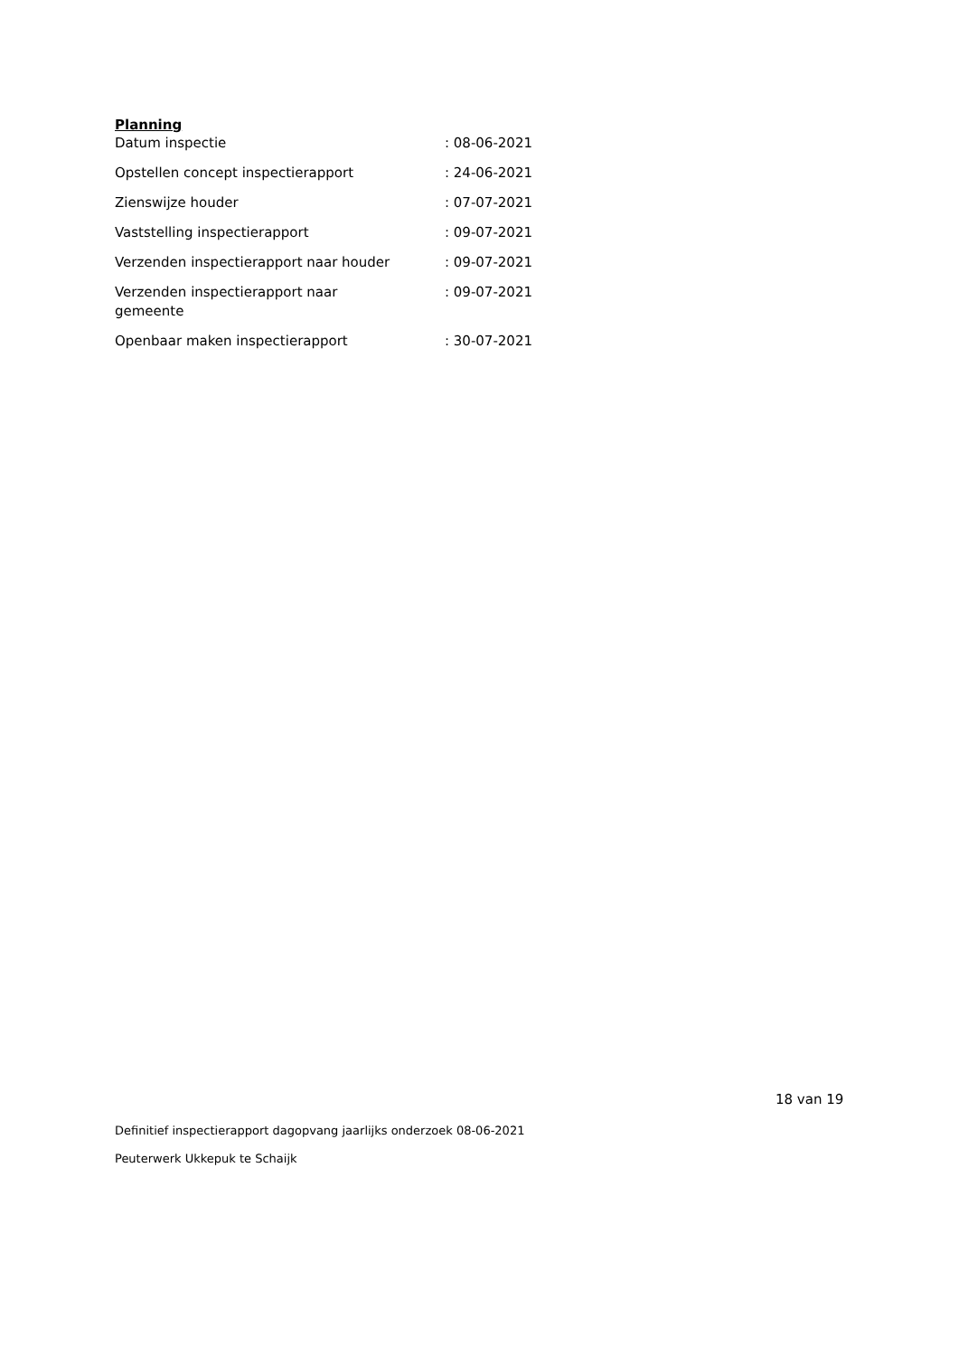Planning
| Datum inspectie | : 08-06-2021 |
| Opstellen concept inspectierapport | : 24-06-2021 |
| Zienswijze houder | : 07-07-2021 |
| Vaststelling inspectierapport | : 09-07-2021 |
| Verzenden inspectierapport naar houder | : 09-07-2021 |
| Verzenden inspectierapport naar gemeente | : 09-07-2021 |
| Openbaar maken inspectierapport | : 30-07-2021 |
18 van 19
Definitief inspectierapport dagopvang jaarlijks onderzoek 08-06-2021
Peuterwerk Ukkepuk te Schaijk